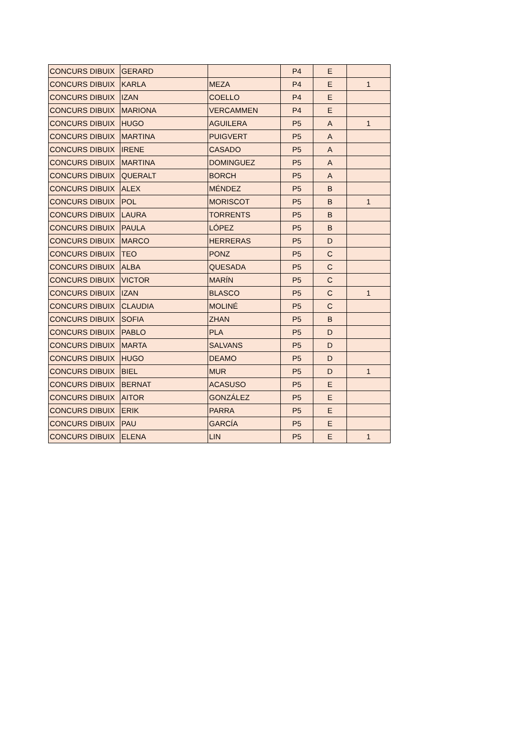| CONCURS DIBUIX | GERARD | | P4 | E | |
| CONCURS DIBUIX | KARLA | MEZA | P4 | E | 1 |
| CONCURS DIBUIX | IZAN | COELLO | P4 | E | |
| CONCURS DIBUIX | MARIONA | VERCAMMEN | P4 | E | |
| CONCURS DIBUIX | HUGO | AGUILERA | P5 | A | 1 |
| CONCURS DIBUIX | MARTINA | PUIGVERT | P5 | A | |
| CONCURS DIBUIX | IRENE | CASADO | P5 | A | |
| CONCURS DIBUIX | MARTINA | DOMINGUEZ | P5 | A | |
| CONCURS DIBUIX | QUERALT | BORCH | P5 | A | |
| CONCURS DIBUIX | ALEX | MÉNDEZ | P5 | B | |
| CONCURS DIBUIX | POL | MORISCOT | P5 | B | 1 |
| CONCURS DIBUIX | LAURA | TORRENTS | P5 | B | |
| CONCURS DIBUIX | PAULA | LÓPEZ | P5 | B | |
| CONCURS DIBUIX | MARCO | HERRERAS | P5 | D | |
| CONCURS DIBUIX | TEO | PONZ | P5 | C | |
| CONCURS DIBUIX | ALBA | QUESADA | P5 | C | |
| CONCURS DIBUIX | VICTOR | MARÍN | P5 | C | |
| CONCURS DIBUIX | IZAN | BLASCO | P5 | C | 1 |
| CONCURS DIBUIX | CLAUDIA | MOLINÉ | P5 | C | |
| CONCURS DIBUIX | SOFIA | ZHAN | P5 | B | |
| CONCURS DIBUIX | PABLO | PLA | P5 | D | |
| CONCURS DIBUIX | MARTA | SALVANS | P5 | D | |
| CONCURS DIBUIX | HUGO | DEAMO | P5 | D | |
| CONCURS DIBUIX | BIEL | MUR | P5 | D | 1 |
| CONCURS DIBUIX | BERNAT | ACASUSO | P5 | E | |
| CONCURS DIBUIX | AITOR | GONZÁLEZ | P5 | E | |
| CONCURS DIBUIX | ERIK | PARRA | P5 | E | |
| CONCURS DIBUIX | PAU | GARCÍA | P5 | E | |
| CONCURS DIBUIX | ELENA | LIN | P5 | E | 1 |